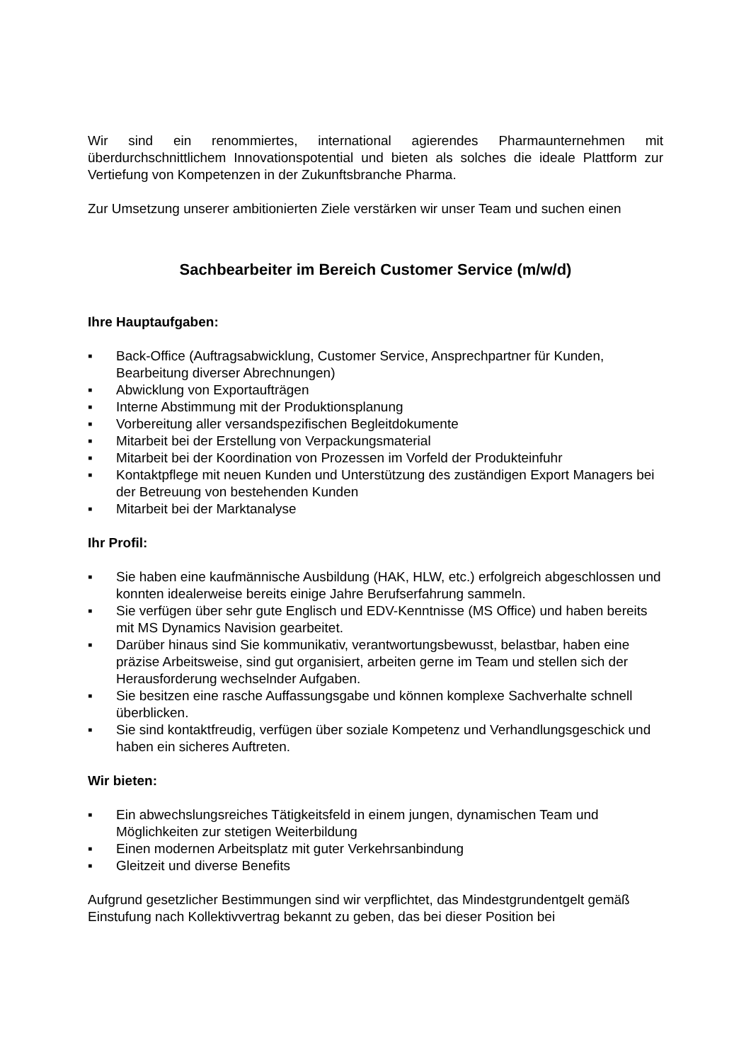Wir sind ein renommiertes, international agierendes Pharmaunternehmen mit überdurchschnittlichem Innovationspotential und bieten als solches die ideale Plattform zur Vertiefung von Kompetenzen in der Zukunftsbranche Pharma.
Zur Umsetzung unserer ambitionierten Ziele verstärken wir unser Team und suchen einen
Sachbearbeiter im Bereich Customer Service (m/w/d)
Ihre Hauptaufgaben:
▪ Back-Office (Auftragsabwicklung, Customer Service, Ansprechpartner für Kunden, Bearbeitung diverser Abrechnungen)
▪ Abwicklung von Exportaufträgen
▪ Interne Abstimmung mit der Produktionsplanung
▪ Vorbereitung aller versandspezifischen Begleitdokumente
▪ Mitarbeit bei der Erstellung von Verpackungsmaterial
▪ Mitarbeit bei der Koordination von Prozessen im Vorfeld der Produkteinfuhr
▪ Kontaktpflege mit neuen Kunden und Unterstützung des zuständigen Export Managers bei der Betreuung von bestehenden Kunden
▪ Mitarbeit bei der Marktanalyse
Ihr Profil:
▪ Sie haben eine kaufmännische Ausbildung (HAK, HLW, etc.) erfolgreich abgeschlossen und konnten idealerweise bereits einige Jahre Berufserfahrung sammeln.
▪ Sie verfügen über sehr gute Englisch und EDV-Kenntnisse (MS Office) und haben bereits mit MS Dynamics Navision gearbeitet.
▪ Darüber hinaus sind Sie kommunikativ, verantwortungsbewusst, belastbar, haben eine präzise Arbeitsweise, sind gut organisiert, arbeiten gerne im Team und stellen sich der Herausforderung wechselnder Aufgaben.
▪ Sie besitzen eine rasche Auffassungsgabe und können komplexe Sachverhalte schnell überblicken.
▪ Sie sind kontaktfreudig, verfügen über soziale Kompetenz und Verhandlungsgeschick und haben ein sicheres Auftreten.
Wir bieten:
▪ Ein abwechslungsreiches Tätigkeitsfeld in einem jungen, dynamischen Team und Möglichkeiten zur stetigen Weiterbildung
▪ Einen modernen Arbeitsplatz mit guter Verkehrsanbindung
▪ Gleitzeit und diverse Benefits
Aufgrund gesetzlicher Bestimmungen sind wir verpflichtet, das Mindestgrundentgelt gemäß Einstufung nach Kollektivvertrag bekannt zu geben, das bei dieser Position bei